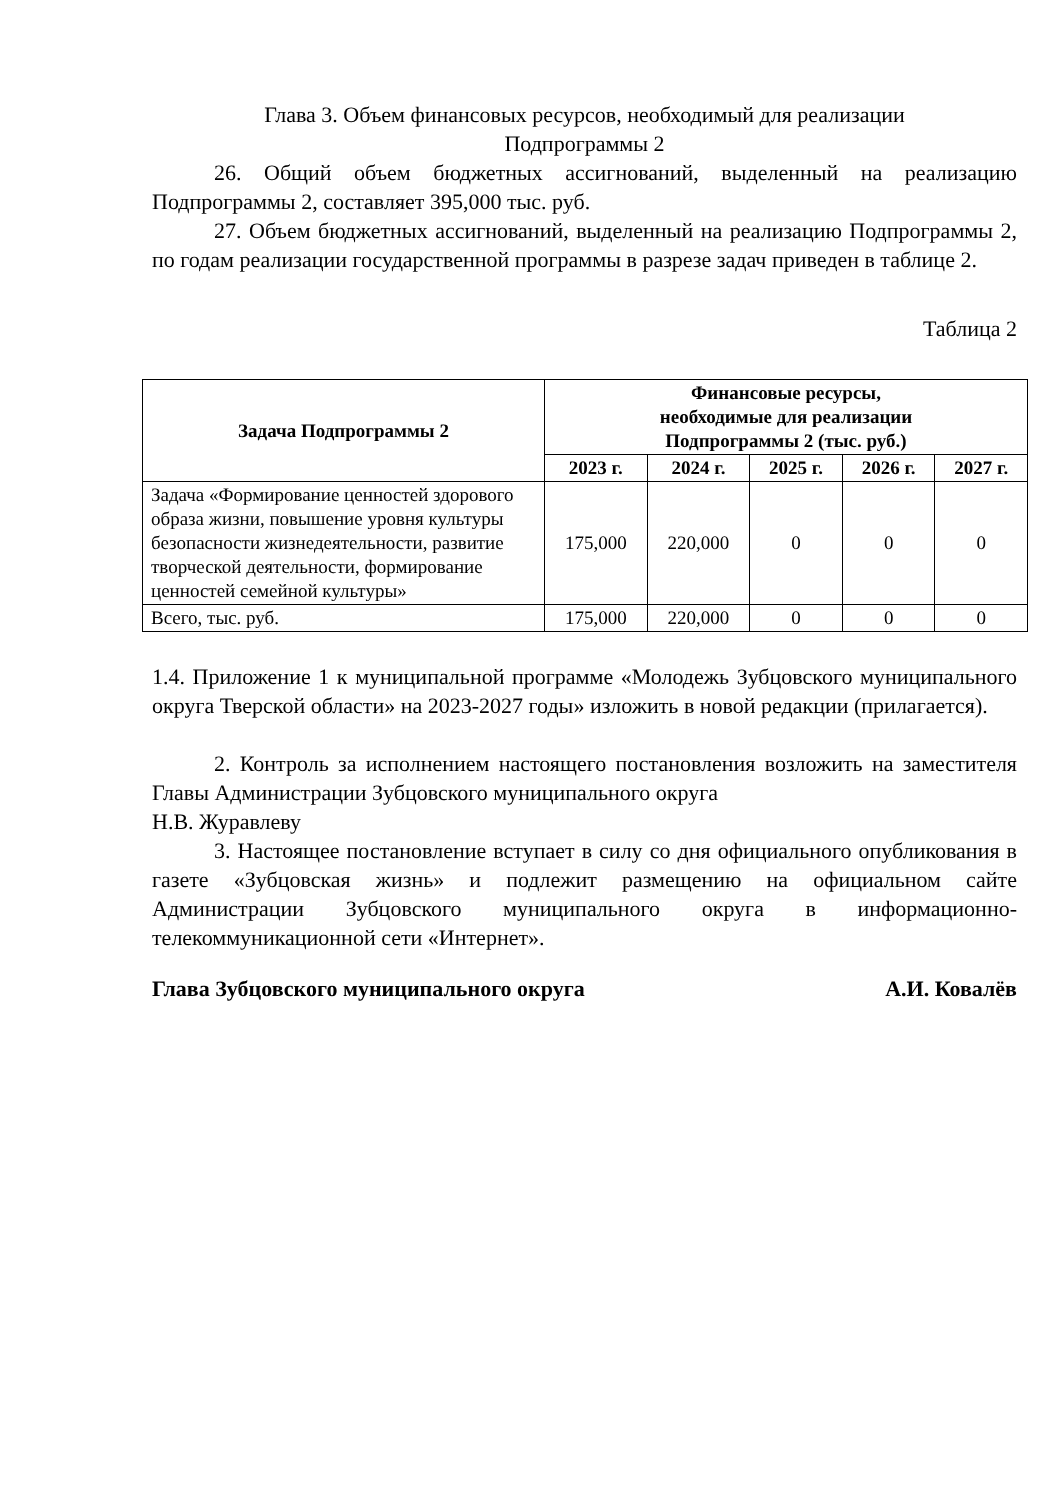Глава 3. Объем финансовых ресурсов, необходимый для реализации
Подпрограммы 2
26. Общий объем бюджетных ассигнований, выделенный на реализацию Подпрограммы 2, составляет 395,000 тыс. руб.
27. Объем бюджетных ассигнований, выделенный на реализацию Подпрограммы 2, по годам реализации государственной программы в разрезе задач приведен в таблице 2.
Таблица 2
| Задача Подпрограммы 2 | Финансовые ресурсы, необходимые для реализации Подпрограммы 2 (тыс. руб.) | | | | |
| --- | --- | --- | --- | --- | --- |
| | 2023 г. | 2024 г. | 2025 г. | 2026 г. | 2027 г. |
| Задача «Формирование ценностей здорового образа жизни, повышение уровня культуры безопасности жизнедеятельности, развитие творческой деятельности, формирование ценностей семейной культуры» | 175,000 | 220,000 | 0 | 0 | 0 |
| Всего, тыс. руб. | 175,000 | 220,000 | 0 | 0 | 0 |
1.4. Приложение 1 к муниципальной программе «Молодежь Зубцовского муниципального округа Тверской области» на 2023-2027 годы» изложить в новой редакции (прилагается).
2. Контроль за исполнением настоящего постановления возложить на заместителя Главы Администрации Зубцовского муниципального округа
Н.В. Журавлеву
3. Настоящее постановление вступает в силу со дня официального опубликования в газете «Зубцовская жизнь» и подлежит размещению на официальном сайте Администрации Зубцовского муниципального округа в информационно-телекоммуникационной сети «Интернет».
Глава Зубцовского муниципального округа А.И. Ковалёв